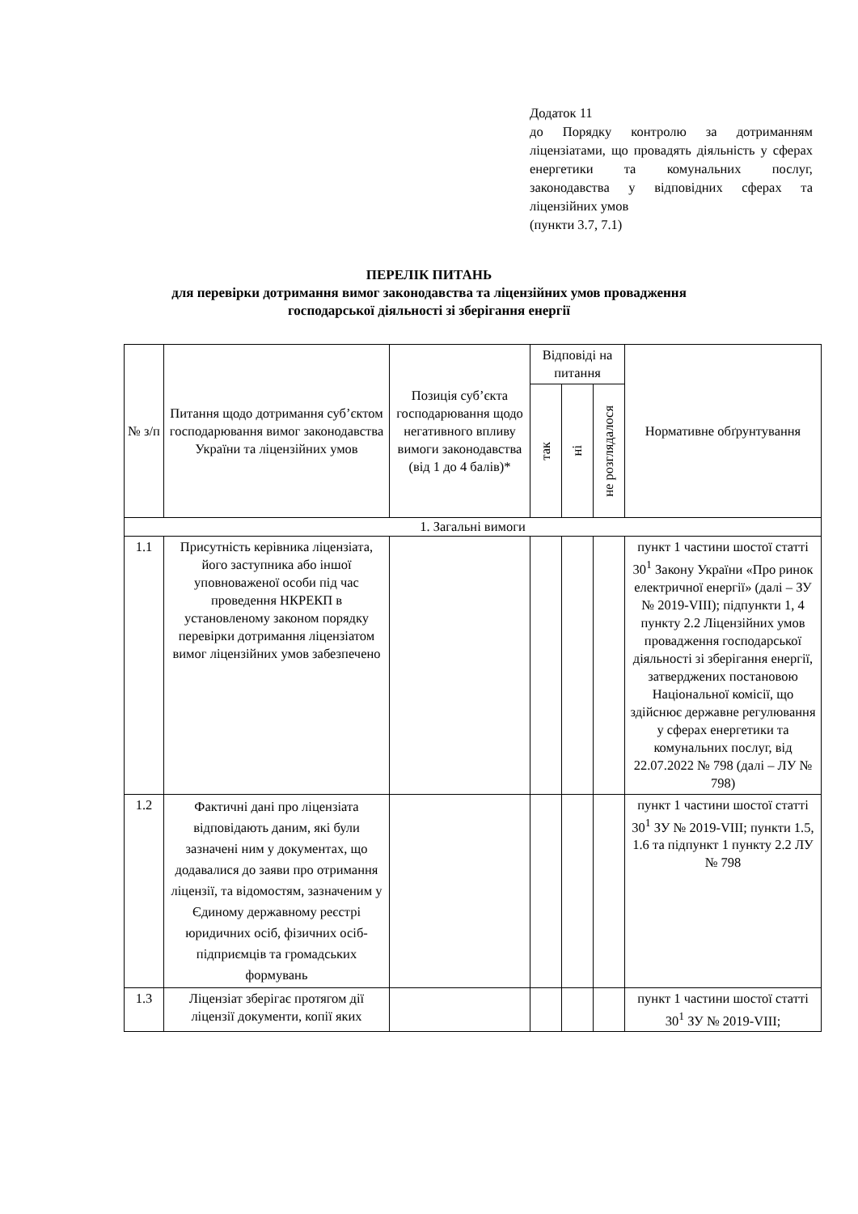Додаток 11
до Порядку контролю за дотриманням ліцензіатами, що провадять діяльність у сферах енергетики та комунальних послуг, законодавства у відповідних сферах та ліцензійних умов
(пункти 3.7, 7.1)
ПЕРЕЛІК ПИТАНЬ
для перевірки дотримання вимог законодавства та ліцензійних умов провадження
господарської діяльності зі зберігання енергії
| № з/п | Питання щодо дотримання суб’єктом господарювання вимог законодавства України та ліцензійних умов | Позиція суб’єкта господарювання щодо негативного впливу вимоги законодавства (від 1 до 4 балів)* | Відповіді на питання | | | Нормативне обґрунтування |
| --- | --- | --- | --- | --- | --- | --- |
| | | | так | ні | не розглядалося | |
| 1. Загальні вимоги | | | | | | |
| 1.1 | Присутність керівника ліцензіата, його заступника або іншої уповноваженої особи під час проведення НКРЕКП в установленому законом порядку перевірки дотримання ліцензіатом вимог ліцензійних умов забезпечено | | | | | пункт 1 частини шостої статті 30<sup>1</sup> Закону України «Про ринок електричної енергії» (далі – ЗУ № 2019-VIII); підпункти 1, 4 пункту 2.2 Ліцензійних умов провадження господарської діяльності зі зберігання енергії, затверджених постановою Національної комісії, що здійснює державне регулювання у сферах енергетики та комунальних послуг, від 22.07.2022 № 798 (далі – ЛУ № 798) |
| 1.2 | Фактичні дані про ліцензіата відповідають даним, які були зазначені ним у документах, що додавалися до заяви про отримання ліцензії, та відомостям, зазначеним у Єдиному державному реєстрі юридичних осіб, фізичних осіб-підприємців та громадських формувань | | | | | пункт 1 частини шостої статті 30<sup>1</sup> ЗУ № 2019-VIII; пункти 1.5, 1.6 та підпункт 1 пункту 2.2 ЛУ № 798 |
| 1.3 | Ліцензіат зберігає протягом дії ліцензії документи, копії яких | | | | | пункт 1 частини шостої статті 30<sup>1</sup> ЗУ № 2019-VIII; |